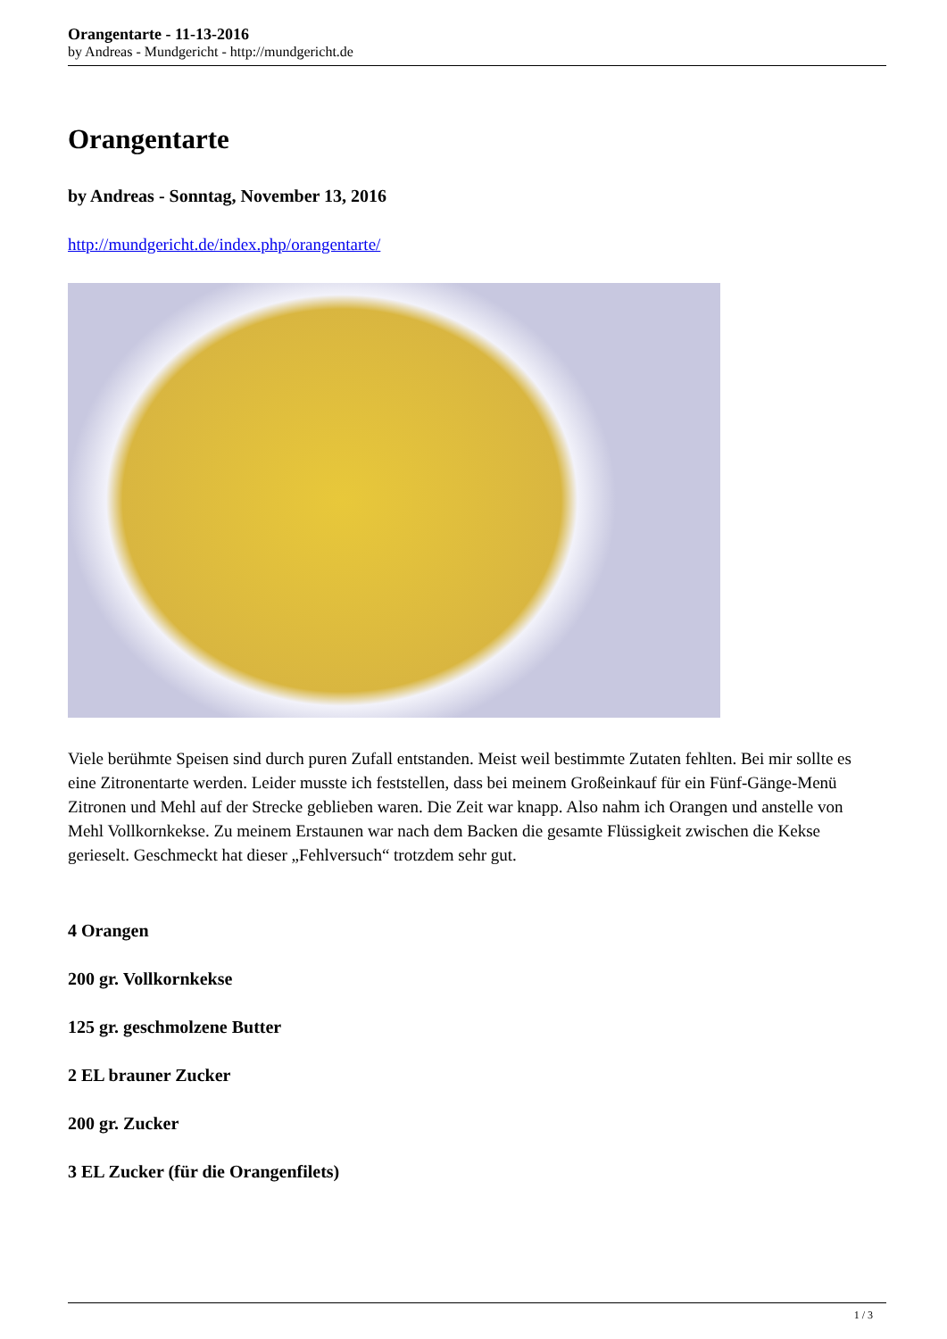Orangentarte - 11-13-2016
by Andreas - Mundgericht - http://mundgericht.de
Orangentarte
by Andreas - Sonntag, November 13, 2016
http://mundgericht.de/index.php/orangentarte/
Viele berühmte Speisen sind durch puren Zufall entstanden. Meist weil bestimmte Zutaten fehlten. Bei mir sollte es eine Zitronentarte werden. Leider musste ich feststellen, dass bei meinem Großeinkauf für ein Fünf-Gänge-Menü Zitronen und Mehl auf der Strecke geblieben waren. Die Zeit war knapp. Also nahm ich Orangen und anstelle von Mehl Vollkornkekse. Zu meinem Erstaunen war nach dem Backen die gesamte Flüssigkeit zwischen die Kekse gerieselt. Geschmeckt hat dieser „Fehlversuch“ trotzdem sehr gut.
4 Orangen
200 gr. Vollkornkekse
125 gr. geschmolzene Butter
2 EL brauner Zucker
200 gr. Zucker
3 EL Zucker (für die Orangenfilets)
1 / 3